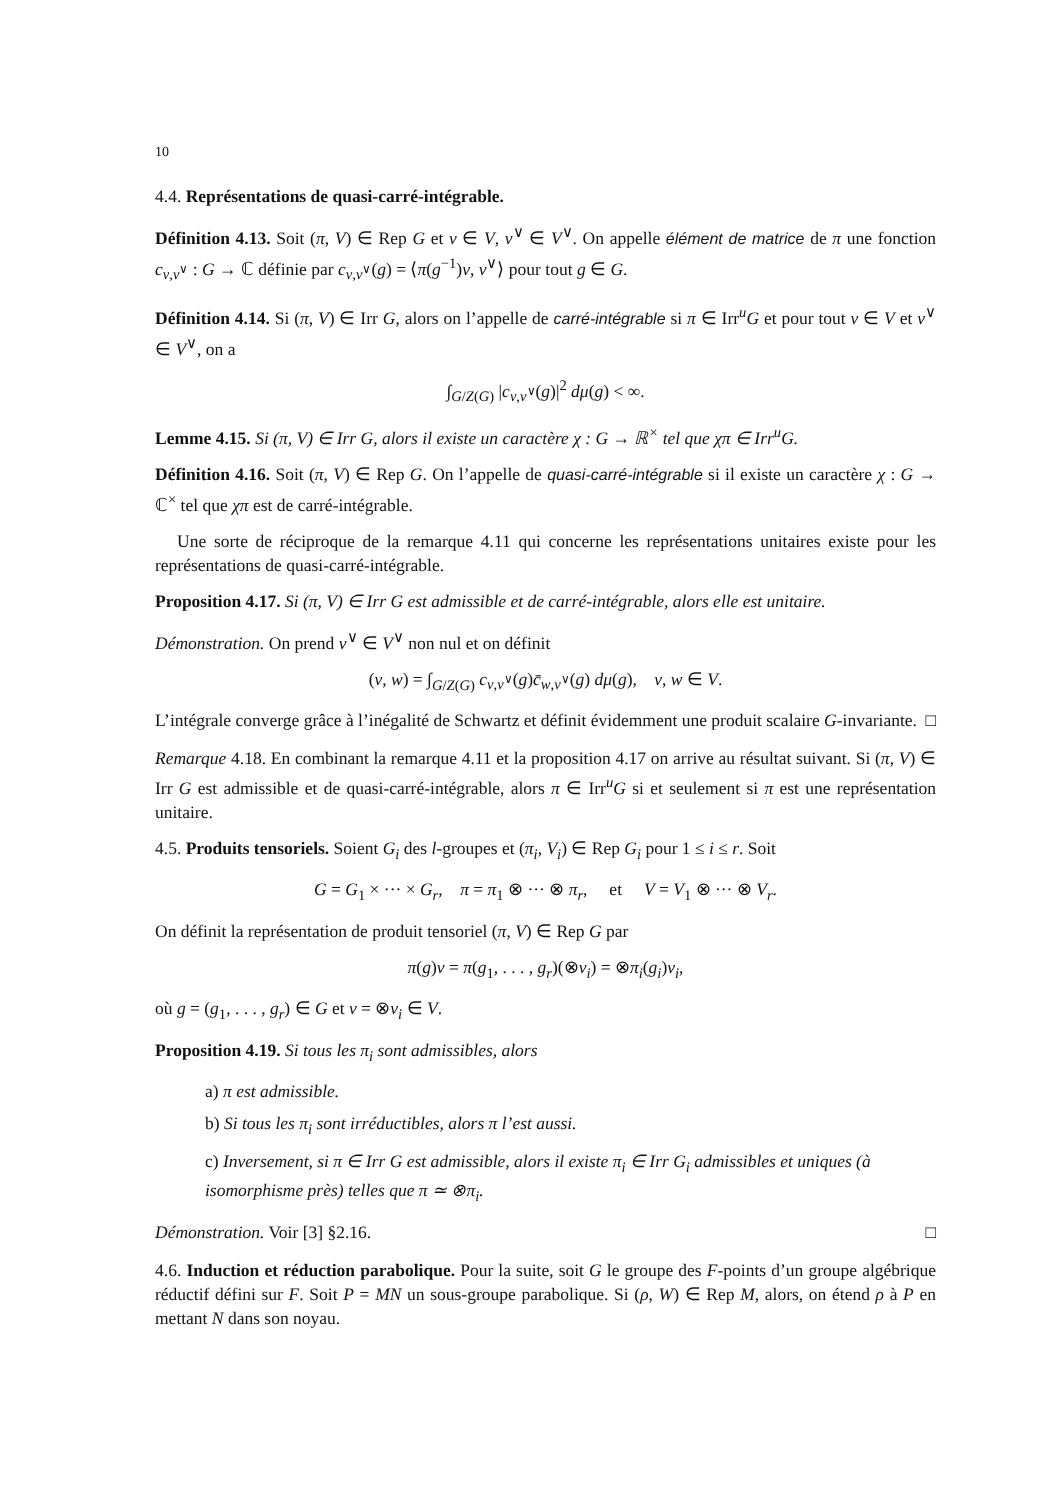10
4.4. Représentations de quasi-carré-intégrable.
Définition 4.13. Soit (π, V) ∈ Rep G et v ∈ V, v<sup>∨</sup> ∈ V<sup>∨</sup>. On appelle élément de matrice de π une fonction c<sub>v,v<sup>∨</sup></sub> : G → ℂ définie par c<sub>v,v<sup>∨</sup></sub>(g) = ⟨π(g<sup>−1</sup>)v, v<sup>∨</sup>⟩ pour tout g ∈ G.
Définition 4.14. Si (π, V) ∈ Irr G, alors on l’appelle de carré-intégrable si π ∈ Irr<sup>u</sup>G et pour tout v ∈ V et v<sup>∨</sup> ∈ V<sup>∨</sup>, on a
∫<sub>G/Z(G)</sub> |c<sub>v,v<sup>∨</sup></sub>(g)|<sup>2</sup> dμ(g) < ∞.
Lemme 4.15. Si (π, V) ∈ Irr G, alors il existe un caractère χ : G → ℝ<sup>×</sup> tel que χπ ∈ Irr<sup>u</sup>G.
Définition 4.16. Soit (π, V) ∈ Rep G. On l’appelle de quasi-carré-intégrable si il existe un caractère χ : G → ℂ<sup>×</sup> tel que χπ est de carré-intégrable.
Une sorte de réciproque de la remarque 4.11 qui concerne les représentations unitaires existe pour les représentations de quasi-carré-intégrable.
Proposition 4.17. Si (π, V) ∈ Irr G est admissible et de carré-intégrable, alors elle est unitaire.
Démonstration. On prend v<sup>∨</sup> ∈ V<sup>∨</sup> non nul et on définit
(v, w) = ∫<sub>G/Z(G)</sub> c<sub>v,v<sup>∨</sup></sub>(g)c̄<sub>w,v<sup>∨</sup></sub>(g) dμ(g), v, w ∈ V.
L’intégrale converge grâce à l’inégalité de Schwartz et définit évidemment une produit scalaire G-invariante. □
Remarque 4.18. En combinant la remarque 4.11 et la proposition 4.17 on arrive au résultat suivant. Si (π, V) ∈ Irr G est admissible et de quasi-carré-intégrable, alors π ∈ Irr<sup>u</sup>G si et seulement si π est une représentation unitaire.
4.5. Produits tensoriels. Soient G<sub>i</sub> des l-groupes et (π<sub>i</sub>, V<sub>i</sub>) ∈ Rep G<sub>i</sub> pour 1 ≤ i ≤ r. Soit
G = G<sub>1</sub> × ··· × G<sub>r</sub>, π = π<sub>1</sub> ⊗ ··· ⊗ π<sub>r</sub>, et V = V<sub>1</sub> ⊗ ··· ⊗ V<sub>r</sub>.
On définit la représentation de produit tensoriel (π, V) ∈ Rep G par
π(g)v = π(g<sub>1</sub>, . . . , g<sub>r</sub>)(⊗v<sub>i</sub>) = ⊗π<sub>i</sub>(g<sub>i</sub>)v<sub>i</sub>,
où g = (g<sub>1</sub>, . . . , g<sub>r</sub>) ∈ G et v = ⊗v<sub>i</sub> ∈ V.
Proposition 4.19. Si tous les π<sub>i</sub> sont admissibles, alors
a) π est admissible.
b) Si tous les π<sub>i</sub> sont irréductibles, alors π l’est aussi.
c) Inversement, si π ∈ Irr G est admissible, alors il existe π<sub>i</sub> ∈ Irr G<sub>i</sub> admissibles et uniques (à isomorphisme près) telles que π ≃ ⊗π<sub>i</sub>.
Démonstration. Voir [3] §2.16. □
4.6. Induction et réduction parabolique. Pour la suite, soit G le groupe des F-points d’un groupe algébrique réductif défini sur F. Soit P = MN un sous-groupe parabolique. Si (ρ, W) ∈ Rep M, alors, on étend ρ à P en mettant N dans son noyau.